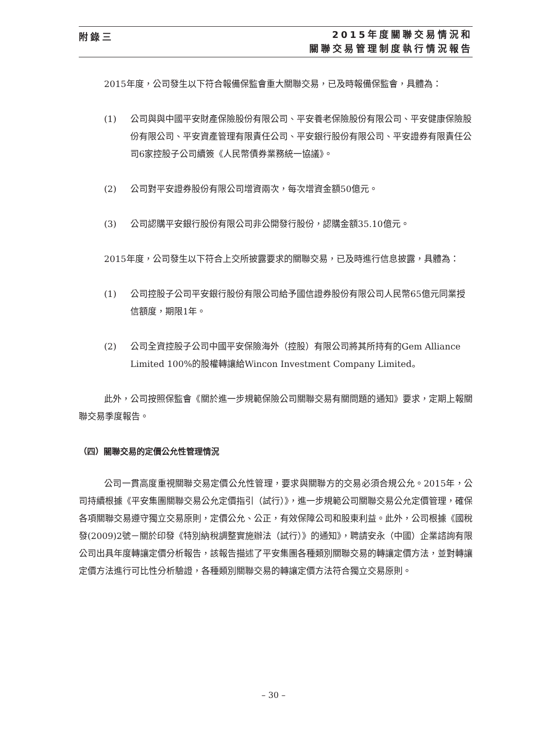附錄三
2015年度關聯交易情況和
關聯交易管理制度執行情況報告
2015年度，公司發生以下符合報備保監會重大關聯交易，已及時報備保監會，具體為：
(1) 公司與與中國平安財產保險股份有限公司、平安養老保險股份有限公司、平安健康保險股份有限公司、平安資產管理有限責任公司、平安銀行股份有限公司、平安證券有限責任公司6家控股子公司續簽《人民幣債券業務統一協議》。
(2) 公司對平安證券股份有限公司增資兩次，每次增資金額50億元。
(3) 公司認購平安銀行股份有限公司非公開發行股份，認購金額35.10億元。
2015年度，公司發生以下符合上交所披露要求的關聯交易，已及時進行信息披露，具體為：
(1) 公司控股子公司平安銀行股份有限公司給予國信證券股份有限公司人民幣65億元同業授信額度，期限1年。
(2) 公司全資控股子公司中國平安保險海外（控股）有限公司將其所持有的Gem Alliance Limited 100%的股權轉讓給Wincon Investment Company Limited。
此外，公司按照保監會《關於進一步規範保險公司關聯交易有關問題的通知》要求，定期上報關聯交易季度報告。
（四）關聯交易的定價公允性管理情況
公司一貫高度重視關聯交易定價公允性管理，要求與關聯方的交易必須合規公允。2015年，公司持續根據《平安集團關聯交易公允定價指引（試行）》，進一步規範公司關聯交易公允定價管理，確保各項關聯交易遵守獨立交易原則，定價公允、公正，有效保障公司和股東利益。此外，公司根據《國稅發(2009)2號－關於印發《特別納稅調整實施辦法（試行）》的通知》，聘請安永（中國）企業諮詢有限公司出具年度轉讓定價分析報告，該報告描述了平安集團各種類別關聯交易的轉讓定價方法，並對轉讓定價方法進行可比性分析驗證，各種類別關聯交易的轉讓定價方法符合獨立交易原則。
– 30 –